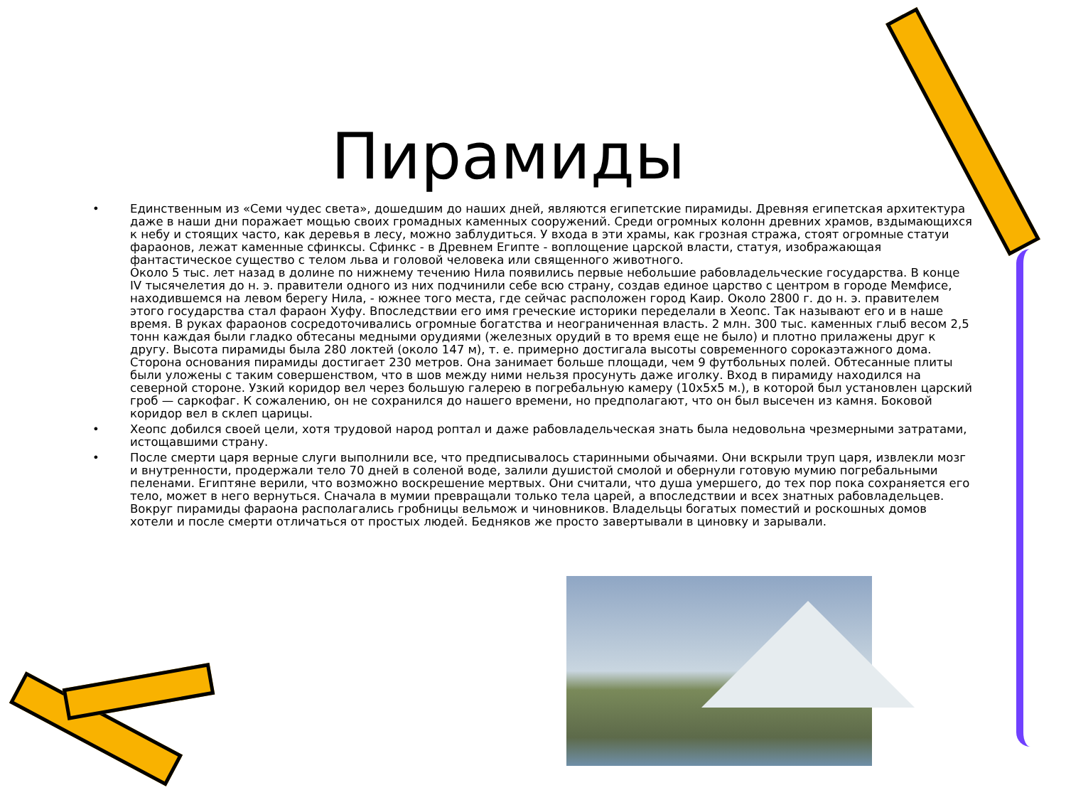Пирамиды
• Единственным из «Семи чудес света», дошедшим до наших дней, являются египетские пирамиды. Древняя египетская архитектура даже в наши дни поражает мощью своих громадных каменных сооружений. Среди огромных колонн древних храмов, вздымающихся к небу и стоящих часто, как деревья в лесу, можно заблудиться. У входа в эти храмы, как грозная стража, стоят огромные статуи фараонов, лежат каменные сфинксы. Сфинкс - в Древнем Египте - воплощение царской власти, статуя, изображающая фантастическое существо с телом льва и головой человека или священного животного.
Около 5 тыс. лет назад в долине по нижнему течению Нила появились первые небольшие рабовладельческие государства. В конце IV тысячелетия до н. э. правители одного из них подчинили себе всю страну, создав единое царство с центром в городе Мемфисе, находившемся на левом берегу Нила, - южнее того места, где сейчас расположен город Каир. Около 2800 г. до н. э. правителем этого государства стал фараон Хуфу. Впоследствии его имя греческие историки переделали в Хеопс. Так называют его и в наше время. В руках фараонов сосредоточивались огромные богатства и неограниченная власть. 2 млн. 300 тыс. каменных глыб весом 2,5 тонн каждая были гладко обтесаны медными орудиями (железных орудий в то время еще не было) и плотно прилажены друг к другу. Высота пирамиды была 280 локтей (около 147 м), т. е. примерно достигала высоты современного сорокаэтажного дома. Сторона основания пирамиды достигает 230 метров. Она занимает больше площади, чем 9 футбольных полей. Обтесанные плиты были уложены с таким совершенством, что в шов между ними нельзя просунуть даже иголку. Вход в пирамиду находился на северной стороне. Узкий коридор вел через большую галерею в погребальную камеру (10х5х5 м.), в которой был установлен царский гроб — саркофаг. К сожалению, он не сохранился до нашего времени, но предполагают, что он был высечен из камня. Боковой коридор вел в склеп царицы.
• Хеопс добился своей цели, хотя трудовой народ роптал и даже рабовладельческая знать была недовольна чрезмерными затратами, истощавшими страну.
• После смерти царя верные слуги выполнили все, что предписывалось старинными обычаями. Они вскрыли труп царя, извлекли мозг и внутренности, продержали тело 70 дней в соленой воде, залили душистой смолой и обернули готовую мумию погребальными пеленами. Египтяне верили, что возможно воскрешение мертвых. Они считали, что душа умершего, до тех пор пока сохраняется его тело, может в него вернуться. Сначала в мумии превращали только тела царей, а впоследствии и всех знатных рабовладельцев. Вокруг пирамиды фараона располагались гробницы вельмож и чиновников. Владельцы богатых поместий и роскошных домов хотели и после смерти отличаться от простых людей. Бедняков же просто завертывали в циновку и зарывали.